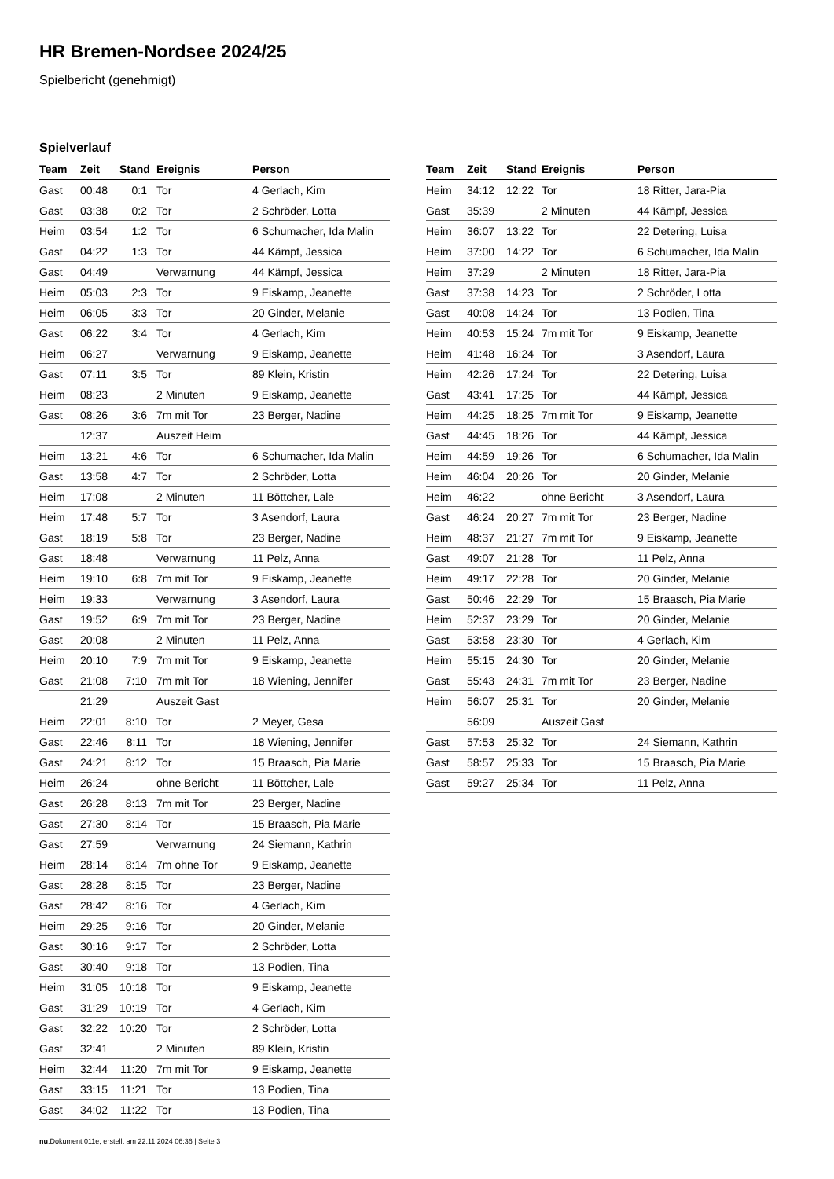HR Bremen-Nordsee 2024/25
Spielbericht (genehmigt)
Spielverlauf
| Team | Zeit | Stand | Ereignis | Person |
| --- | --- | --- | --- | --- |
| Gast | 00:48 | 0:1 | Tor | 4 Gerlach, Kim |
| Gast | 03:38 | 0:2 | Tor | 2 Schröder, Lotta |
| Heim | 03:54 | 1:2 | Tor | 6 Schumacher, Ida Malin |
| Gast | 04:22 | 1:3 | Tor | 44 Kämpf, Jessica |
| Gast | 04:49 | | Verwarnung | 44 Kämpf, Jessica |
| Heim | 05:03 | 2:3 | Tor | 9 Eiskamp, Jeanette |
| Heim | 06:05 | 3:3 | Tor | 20 Ginder, Melanie |
| Gast | 06:22 | 3:4 | Tor | 4 Gerlach, Kim |
| Heim | 06:27 | | Verwarnung | 9 Eiskamp, Jeanette |
| Gast | 07:11 | 3:5 | Tor | 89 Klein, Kristin |
| Heim | 08:23 | | 2 Minuten | 9 Eiskamp, Jeanette |
| Gast | 08:26 | 3:6 | 7m mit Tor | 23 Berger, Nadine |
| | 12:37 | | Auszeit Heim | |
| Heim | 13:21 | 4:6 | Tor | 6 Schumacher, Ida Malin |
| Gast | 13:58 | 4:7 | Tor | 2 Schröder, Lotta |
| Heim | 17:08 | | 2 Minuten | 11 Böttcher, Lale |
| Heim | 17:48 | 5:7 | Tor | 3 Asendorf, Laura |
| Gast | 18:19 | 5:8 | Tor | 23 Berger, Nadine |
| Gast | 18:48 | | Verwarnung | 11 Pelz, Anna |
| Heim | 19:10 | 6:8 | 7m mit Tor | 9 Eiskamp, Jeanette |
| Heim | 19:33 | | Verwarnung | 3 Asendorf, Laura |
| Gast | 19:52 | 6:9 | 7m mit Tor | 23 Berger, Nadine |
| Gast | 20:08 | | 2 Minuten | 11 Pelz, Anna |
| Heim | 20:10 | 7:9 | 7m mit Tor | 9 Eiskamp, Jeanette |
| Gast | 21:08 | 7:10 | 7m mit Tor | 18 Wiening, Jennifer |
| | 21:29 | | Auszeit Gast | |
| Heim | 22:01 | 8:10 | Tor | 2 Meyer, Gesa |
| Gast | 22:46 | 8:11 | Tor | 18 Wiening, Jennifer |
| Gast | 24:21 | 8:12 | Tor | 15 Braasch, Pia Marie |
| Heim | 26:24 | | ohne Bericht | 11 Böttcher, Lale |
| Gast | 26:28 | 8:13 | 7m mit Tor | 23 Berger, Nadine |
| Gast | 27:30 | 8:14 | Tor | 15 Braasch, Pia Marie |
| Gast | 27:59 | | Verwarnung | 24 Siemann, Kathrin |
| Heim | 28:14 | 8:14 | 7m ohne Tor | 9 Eiskamp, Jeanette |
| Gast | 28:28 | 8:15 | Tor | 23 Berger, Nadine |
| Gast | 28:42 | 8:16 | Tor | 4 Gerlach, Kim |
| Heim | 29:25 | 9:16 | Tor | 20 Ginder, Melanie |
| Gast | 30:16 | 9:17 | Tor | 2 Schröder, Lotta |
| Gast | 30:40 | 9:18 | Tor | 13 Podien, Tina |
| Heim | 31:05 | 10:18 | Tor | 9 Eiskamp, Jeanette |
| Gast | 31:29 | 10:19 | Tor | 4 Gerlach, Kim |
| Gast | 32:22 | 10:20 | Tor | 2 Schröder, Lotta |
| Gast | 32:41 | | 2 Minuten | 89 Klein, Kristin |
| Heim | 32:44 | 11:20 | 7m mit Tor | 9 Eiskamp, Jeanette |
| Gast | 33:15 | 11:21 | Tor | 13 Podien, Tina |
| Gast | 34:02 | 11:22 | Tor | 13 Podien, Tina |
| Team | Zeit | Stand | Ereignis | Person |
| --- | --- | --- | --- | --- |
| Heim | 34:12 | 12:22 | Tor | 18 Ritter, Jara-Pia |
| Gast | 35:39 | | 2 Minuten | 44 Kämpf, Jessica |
| Heim | 36:07 | 13:22 | Tor | 22 Detering, Luisa |
| Heim | 37:00 | 14:22 | Tor | 6 Schumacher, Ida Malin |
| Heim | 37:29 | | 2 Minuten | 18 Ritter, Jara-Pia |
| Gast | 37:38 | 14:23 | Tor | 2 Schröder, Lotta |
| Gast | 40:08 | 14:24 | Tor | 13 Podien, Tina |
| Heim | 40:53 | 15:24 | 7m mit Tor | 9 Eiskamp, Jeanette |
| Heim | 41:48 | 16:24 | Tor | 3 Asendorf, Laura |
| Heim | 42:26 | 17:24 | Tor | 22 Detering, Luisa |
| Gast | 43:41 | 17:25 | Tor | 44 Kämpf, Jessica |
| Heim | 44:25 | 18:25 | 7m mit Tor | 9 Eiskamp, Jeanette |
| Gast | 44:45 | 18:26 | Tor | 44 Kämpf, Jessica |
| Heim | 44:59 | 19:26 | Tor | 6 Schumacher, Ida Malin |
| Heim | 46:04 | 20:26 | Tor | 20 Ginder, Melanie |
| Heim | 46:22 | | ohne Bericht | 3 Asendorf, Laura |
| Gast | 46:24 | 20:27 | 7m mit Tor | 23 Berger, Nadine |
| Heim | 48:37 | 21:27 | 7m mit Tor | 9 Eiskamp, Jeanette |
| Gast | 49:07 | 21:28 | Tor | 11 Pelz, Anna |
| Heim | 49:17 | 22:28 | Tor | 20 Ginder, Melanie |
| Gast | 50:46 | 22:29 | Tor | 15 Braasch, Pia Marie |
| Heim | 52:37 | 23:29 | Tor | 20 Ginder, Melanie |
| Gast | 53:58 | 23:30 | Tor | 4 Gerlach, Kim |
| Heim | 55:15 | 24:30 | Tor | 20 Ginder, Melanie |
| Gast | 55:43 | 24:31 | 7m mit Tor | 23 Berger, Nadine |
| Heim | 56:07 | 25:31 | Tor | 20 Ginder, Melanie |
| | 56:09 | | Auszeit Gast | |
| Gast | 57:53 | 25:32 | Tor | 24 Siemann, Kathrin |
| Gast | 58:57 | 25:33 | Tor | 15 Braasch, Pia Marie |
| Gast | 59:27 | 25:34 | Tor | 11 Pelz, Anna |
nu.Dokument 011e, erstellt am 22.11.2024 06:36 | Seite 3